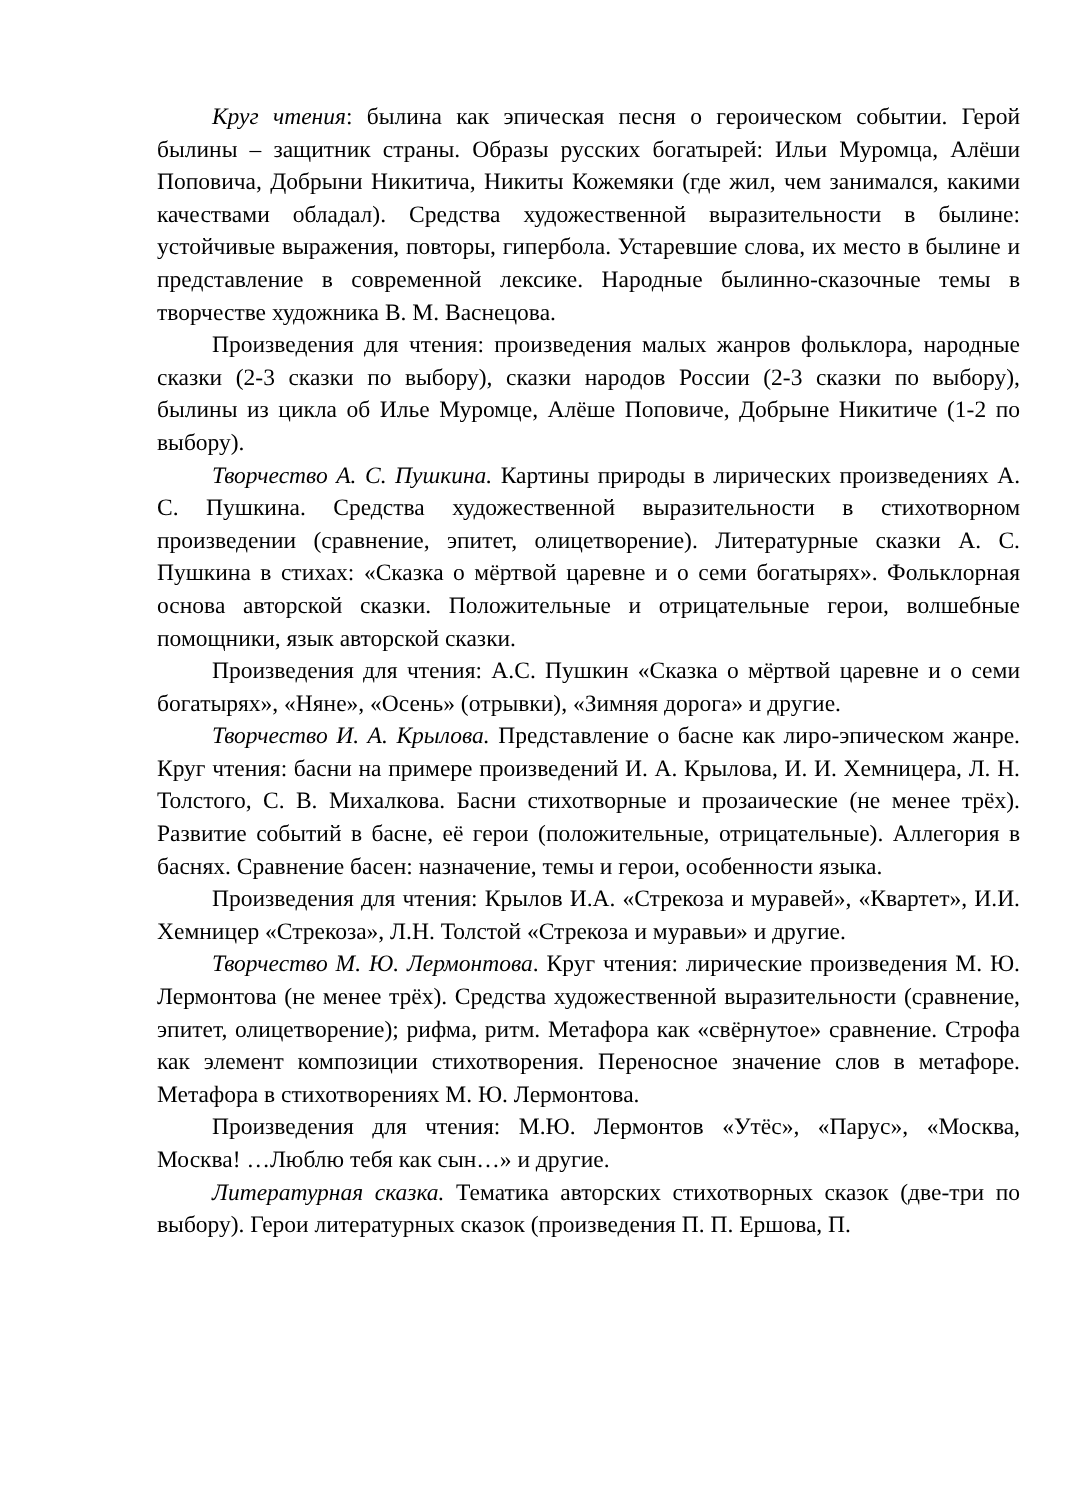Круг чтения: былина как эпическая песня о героическом событии. Герой былины – защитник страны. Образы русских богатырей: Ильи Муромца, Алёши Поповича, Добрыни Никитича, Никиты Кожемяки (где жил, чем занимался, какими качествами обладал). Средства художественной выразительности в былине: устойчивые выражения, повторы, гипербола. Устаревшие слова, их место в былине и представление в современной лексике. Народные былинно-сказочные темы в творчестве художника В. М. Васнецова.
Произведения для чтения: произведения малых жанров фольклора, народные сказки (2-3 сказки по выбору), сказки народов России (2-3 сказки по выбору), былины из цикла об Илье Муромце, Алёше Поповиче, Добрыне Никитиче (1-2 по выбору).
Творчество А. С. Пушкина. Картины природы в лирических произведениях А. С. Пушкина. Средства художественной выразительности в стихотворном произведении (сравнение, эпитет, олицетворение). Литературные сказки А. С. Пушкина в стихах: «Сказка о мёртвой царевне и о семи богатырях». Фольклорная основа авторской сказки. Положительные и отрицательные герои, волшебные помощники, язык авторской сказки.
Произведения для чтения: А.С. Пушкин «Сказка о мёртвой царевне и о семи богатырях», «Няне», «Осень» (отрывки), «Зимняя дорога» и другие.
Творчество И. А. Крылова. Представление о басне как лиро-эпическом жанре. Круг чтения: басни на примере произведений И. А. Крылова, И. И. Хемницера, Л. Н. Толстого, С. В. Михалкова. Басни стихотворные и прозаические (не менее трёх). Развитие событий в басне, её герои (положительные, отрицательные). Аллегория в баснях. Сравнение басен: назначение, темы и герои, особенности языка.
Произведения для чтения: Крылов И.А. «Стрекоза и муравей», «Квартет», И.И. Хемницер «Стрекоза», Л.Н. Толстой «Стрекоза и муравьи» и другие.
Творчество М. Ю. Лермонтова. Круг чтения: лирические произведения М. Ю. Лермонтова (не менее трёх). Средства художественной выразительности (сравнение, эпитет, олицетворение); рифма, ритм. Метафора как «свёрнутое» сравнение. Строфа как элемент композиции стихотворения. Переносное значение слов в метафоре. Метафора в стихотворениях М. Ю. Лермонтова.
Произведения для чтения: М.Ю. Лермонтов «Утёс», «Парус», «Москва, Москва! …Люблю тебя как сын…» и другие.
Литературная сказка. Тематика авторских стихотворных сказок (две-три по выбору). Герои литературных сказок (произведения П. П. Ершова, П.